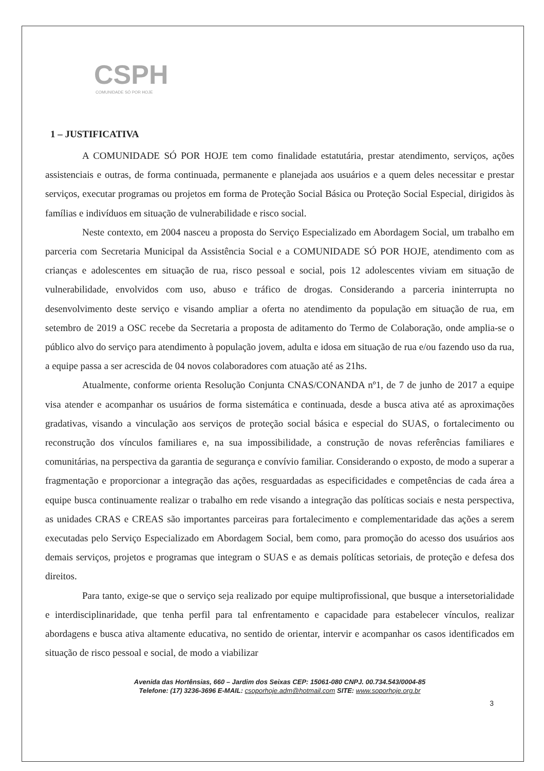CSPH
COMUNIDADE SÓ POR HOJE
1 – JUSTIFICATIVA
A COMUNIDADE SÓ POR HOJE tem como finalidade estatutária, prestar atendimento, serviços, ações assistenciais e outras, de forma continuada, permanente e planejada aos usuários e a quem deles necessitar e prestar serviços, executar programas ou projetos em forma de Proteção Social Básica ou Proteção Social Especial, dirigidos às famílias e indivíduos em situação de vulnerabilidade e risco social.
Neste contexto, em 2004 nasceu a proposta do Serviço Especializado em Abordagem Social, um trabalho em parceria com Secretaria Municipal da Assistência Social e a COMUNIDADE SÓ POR HOJE, atendimento com as crianças e adolescentes em situação de rua, risco pessoal e social, pois 12 adolescentes viviam em situação de vulnerabilidade, envolvidos com uso, abuso e tráfico de drogas. Considerando a parceria ininterrupta no desenvolvimento deste serviço e visando ampliar a oferta no atendimento da população em situação de rua, em setembro de 2019 a OSC recebe da Secretaria a proposta de aditamento do Termo de Colaboração, onde amplia-se o público alvo do serviço para atendimento à população jovem, adulta e idosa em situação de rua e/ou fazendo uso da rua, a equipe passa a ser acrescida de 04 novos colaboradores com atuação até as 21hs.
Atualmente, conforme orienta Resolução Conjunta CNAS/CONANDA nº1, de 7 de junho de 2017 a equipe visa atender e acompanhar os usuários de forma sistemática e continuada, desde a busca ativa até as aproximações gradativas, visando a vinculação aos serviços de proteção social básica e especial do SUAS, o fortalecimento ou reconstrução dos vínculos familiares e, na sua impossibilidade, a construção de novas referências familiares e comunitárias, na perspectiva da garantia de segurança e convívio familiar. Considerando o exposto, de modo a superar a fragmentação e proporcionar a integração das ações, resguardadas as especificidades e competências de cada área a equipe busca continuamente realizar o trabalho em rede visando a integração das políticas sociais e nesta perspectiva, as unidades CRAS e CREAS são importantes parceiras para fortalecimento e complementaridade das ações a serem executadas pelo Serviço Especializado em Abordagem Social, bem como, para promoção do acesso dos usuários aos demais serviços, projetos e programas que integram o SUAS e as demais políticas setoriais, de proteção e defesa dos direitos.
Para tanto, exige-se que o serviço seja realizado por equipe multiprofissional, que busque a intersetorialidade e interdisciplinaridade, que tenha perfil para tal enfrentamento e capacidade para estabelecer vínculos, realizar abordagens e busca ativa altamente educativa, no sentido de orientar, intervir e acompanhar os casos identificados em situação de risco pessoal e social, de modo a viabilizar
Avenida das Hortênsias, 660 – Jardim dos Seixas CEP: 15061-080 CNPJ. 00.734.543/0004-85
Telefone: (17) 3236-3696 E-MAIL: csoporhoje.adm@hotmail.com SITE: www.soporhoje.org.br
3